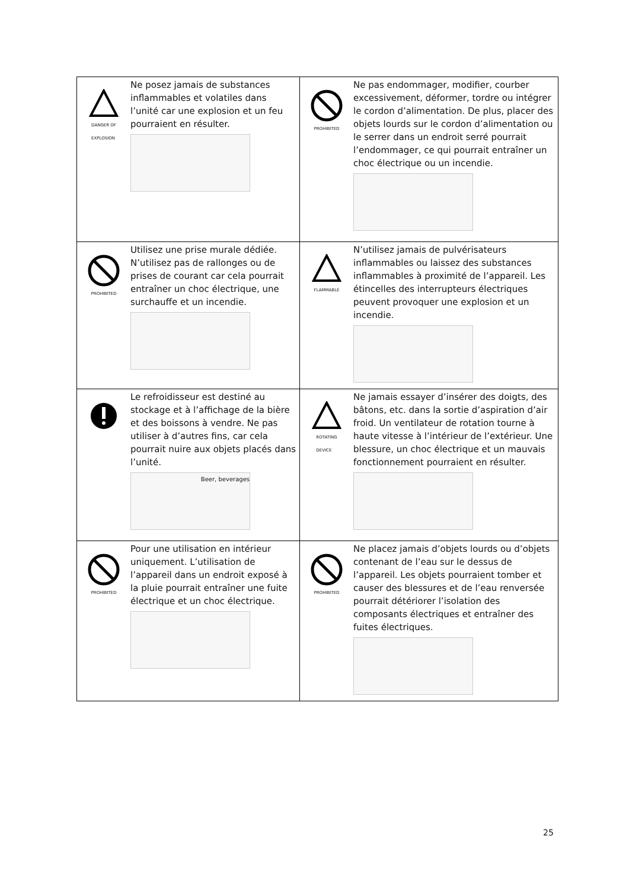| DANGER OF EXPLOSION Ne posez jamais de substances inflammables et volatiles dans l’unité car une explosion et un feu pourraient en résulter. | PROHIBITED Ne pas endommager, modifier, courber excessivement, déformer, tordre ou intégrer le cordon d’alimentation. De plus, placer des objets lourds sur le cordon d’alimentation ou le serrer dans un endroit serré pourrait l’endommager, ce qui pourrait entraîner un choc électrique ou un incendie. |
| PROHIBITED Utilisez une prise murale dédiée. N’utilisez pas de rallonges ou de prises de courant car cela pourrait entraîner un choc électrique, une surchauffe et un incendie. | FLAMMABLE N’utilisez jamais de pulvérisateurs inflammables ou laissez des substances inflammables à proximité de l’appareil. Les étincelles des interrupteurs électriques peuvent provoquer une explosion et un incendie. |
| Le refroidisseur est destiné au stockage et à l’affichage de la bière et des boissons à vendre. Ne pas utiliser à d’autres fins, car cela pourrait nuire aux objets placés dans l’unité. Beer, beverages | ROTATING DEVICE Ne jamais essayer d’insérer des doigts, des bâtons, etc. dans la sortie d’aspiration d’air froid. Un ventilateur de rotation tourne à haute vitesse à l’intérieur de l’extérieur. Une blessure, un choc électrique et un mauvais fonctionnement pourraient en résulter. |
| PROHIBITED Pour une utilisation en intérieur uniquement. L’utilisation de l’appareil dans un endroit exposé à la pluie pourrait entraîner une fuite électrique et un choc électrique. | PROHIBITED Ne placez jamais d’objets lourds ou d’objets contenant de l’eau sur le dessus de l’appareil. Les objets pourraient tomber et causer des blessures et de l’eau renversée pourrait détériorer l’isolation des composants électriques et entraîner des fuites électriques. |
25